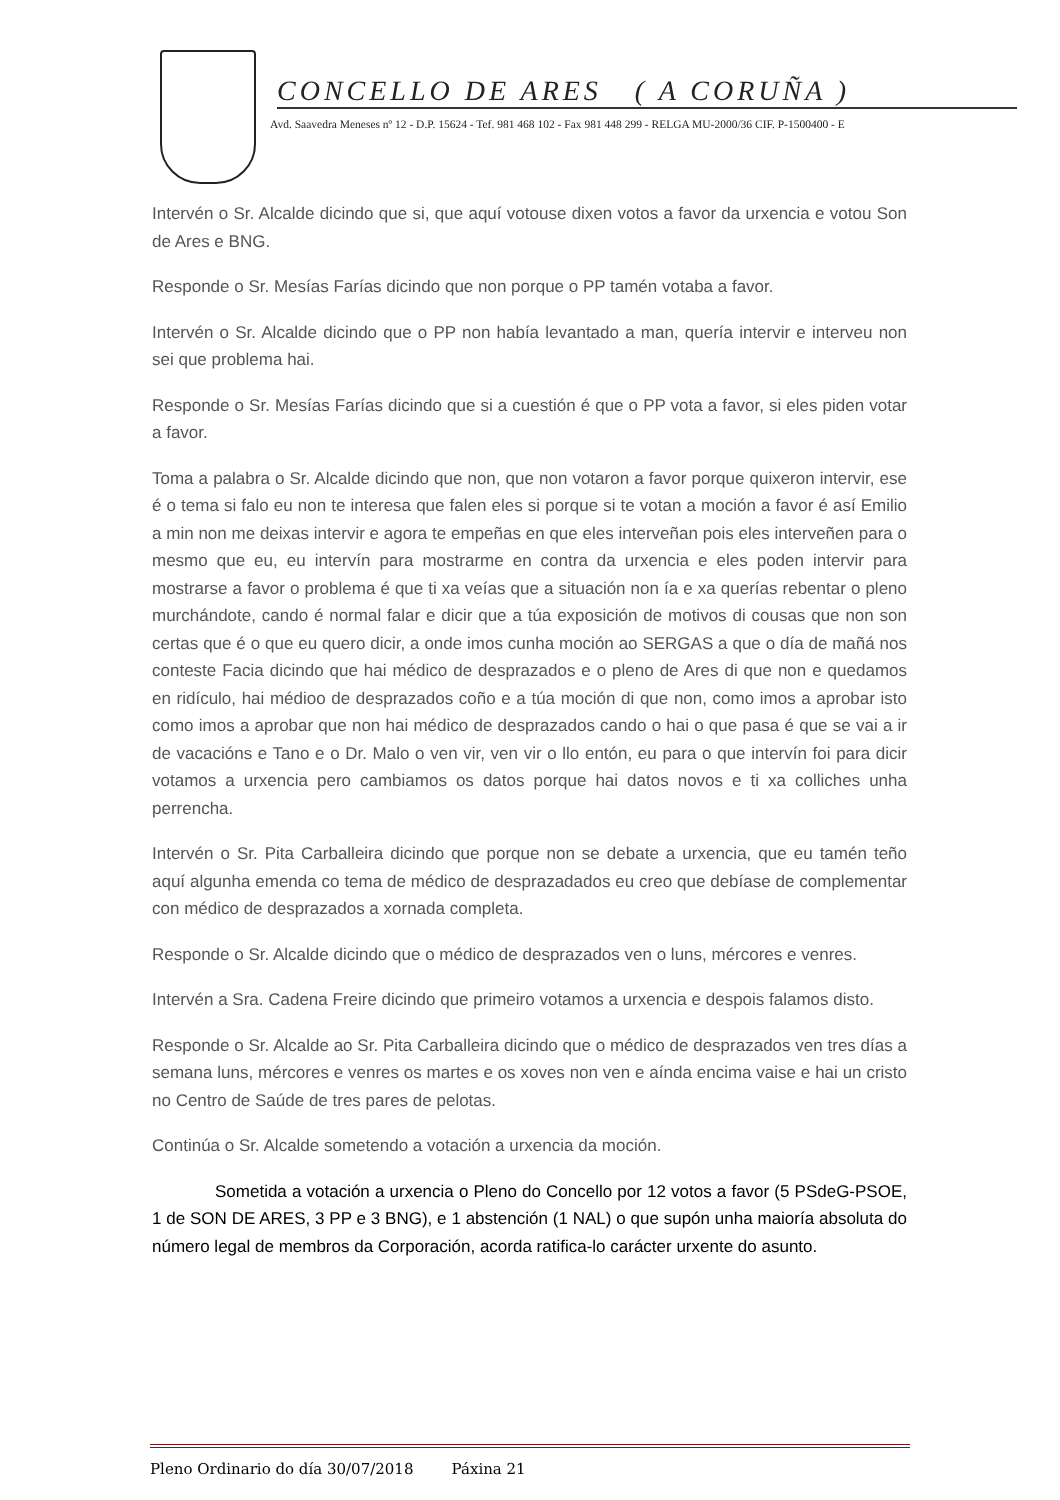CONCELLO DE ARES ( A CORUÑA )
Avd. Saavedra Meneses nº 12 - D.P. 15624 - Tef. 981 468 102 - Fax 981 448 299 - RELGA MU-2000/36 CIF. P-1500400 - E
Intervén o Sr. Alcalde dicindo que si, que aquí votouse dixen votos a favor da urxencia e votou Son de Ares e BNG.
Responde o Sr. Mesías Farías dicindo que non porque o PP tamén votaba a favor.
Intervén o Sr. Alcalde dicindo que o PP non había levantado a man, quería intervir e interveu non sei que problema hai.
Responde o Sr. Mesías Farías dicindo que si a cuestión é que o PP vota a favor, si eles piden votar a favor.
Toma a palabra o Sr. Alcalde dicindo que non, que non votaron a favor porque quixeron intervir, ese é o tema si falo eu non te interesa que falen eles si porque si te votan a moción a favor é así Emilio a min non me deixas intervir e agora te empeñas en que eles interveñan pois eles interveñen para o mesmo que eu, eu intervín para mostrarme en contra da urxencia e eles poden intervir para mostrarse a favor o problema é que ti xa veías que a situación non ía e xa querías rebentar o pleno murchándote, cando é normal falar e dicir que a túa exposición de motivos di cousas que non son certas que é o que eu quero dicir, a onde imos cunha moción ao SERGAS a que o día de mañá nos conteste Facia dicindo que hai médico de desprazados e o pleno de Ares di que non e quedamos en ridículo, hai médioo de desprazados coño e a túa moción di que non, como imos a aprobar isto como imos a aprobar que non hai médico de desprazados cando o hai o que pasa é que se vai a ir de vacacións e Tano e o Dr. Malo o ven vir, ven vir o llo entón, eu para o que intervín foi para dicir votamos a urxencia pero cambiamos os datos porque hai datos novos e ti xa colliches unha perrencha.
Intervén o Sr. Pita Carballeira dicindo que porque non se debate a urxencia, que eu tamén teño aquí algunha emenda co tema de médico de desprazadados eu creo que debíase de complementar con médico de desprazados a xornada completa.
Responde o Sr. Alcalde dicindo que o médico de desprazados ven o luns, mércores e venres.
Intervén a Sra. Cadena Freire dicindo que primeiro votamos a urxencia e despois falamos disto.
Responde o Sr. Alcalde ao Sr. Pita Carballeira dicindo que o médico de desprazados ven tres días a semana luns, mércores e venres os martes e os xoves non ven e aínda encima vaise e hai un cristo no Centro de Saúde de tres pares de pelotas.
Continúa o Sr. Alcalde sometendo a votación a urxencia da moción.
Sometida a votación a urxencia o Pleno do Concello por 12 votos a favor (5 PSdeG-PSOE, 1 de SON DE ARES, 3 PP e 3 BNG), e 1 abstención (1 NAL) o que supón unha maioría absoluta do número legal de membros da Corporación, acorda ratifica-lo carácter urxente do asunto.
Pleno Ordinario do día 30/07/2018 Páxina 21